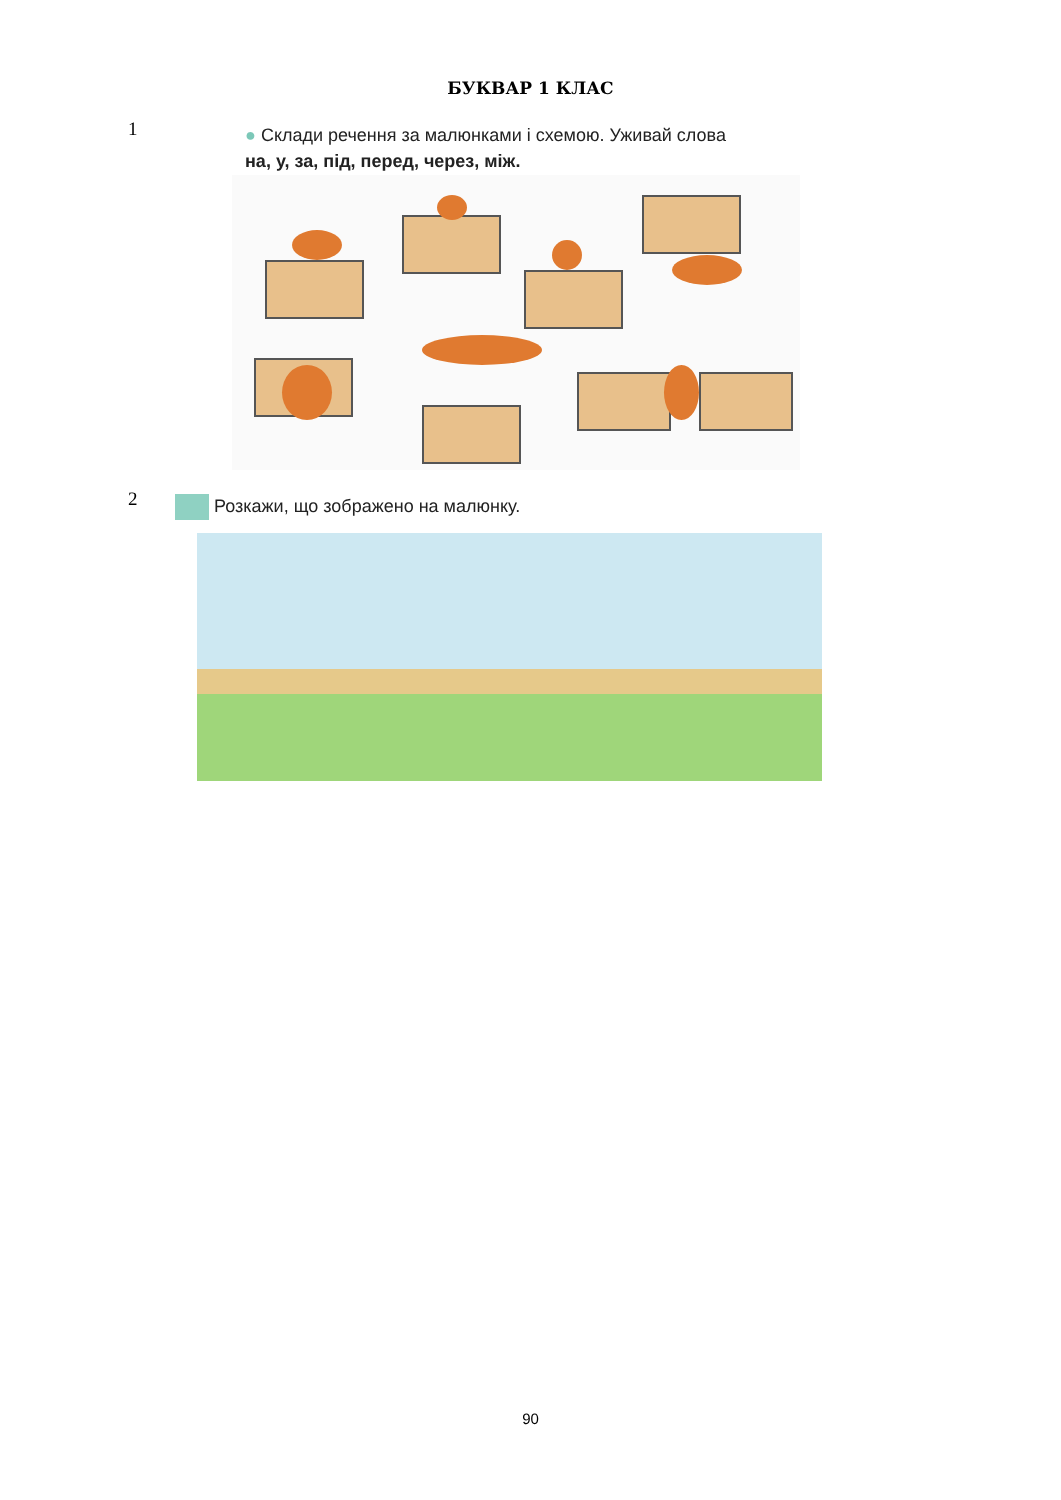БУКВАР 1 КЛАС
1
● Склади речення за малюнками і схемою. Уживай слова
на, у, за, під, перед, через, між.
2
Розкажи, що зображено на малюнку.
90